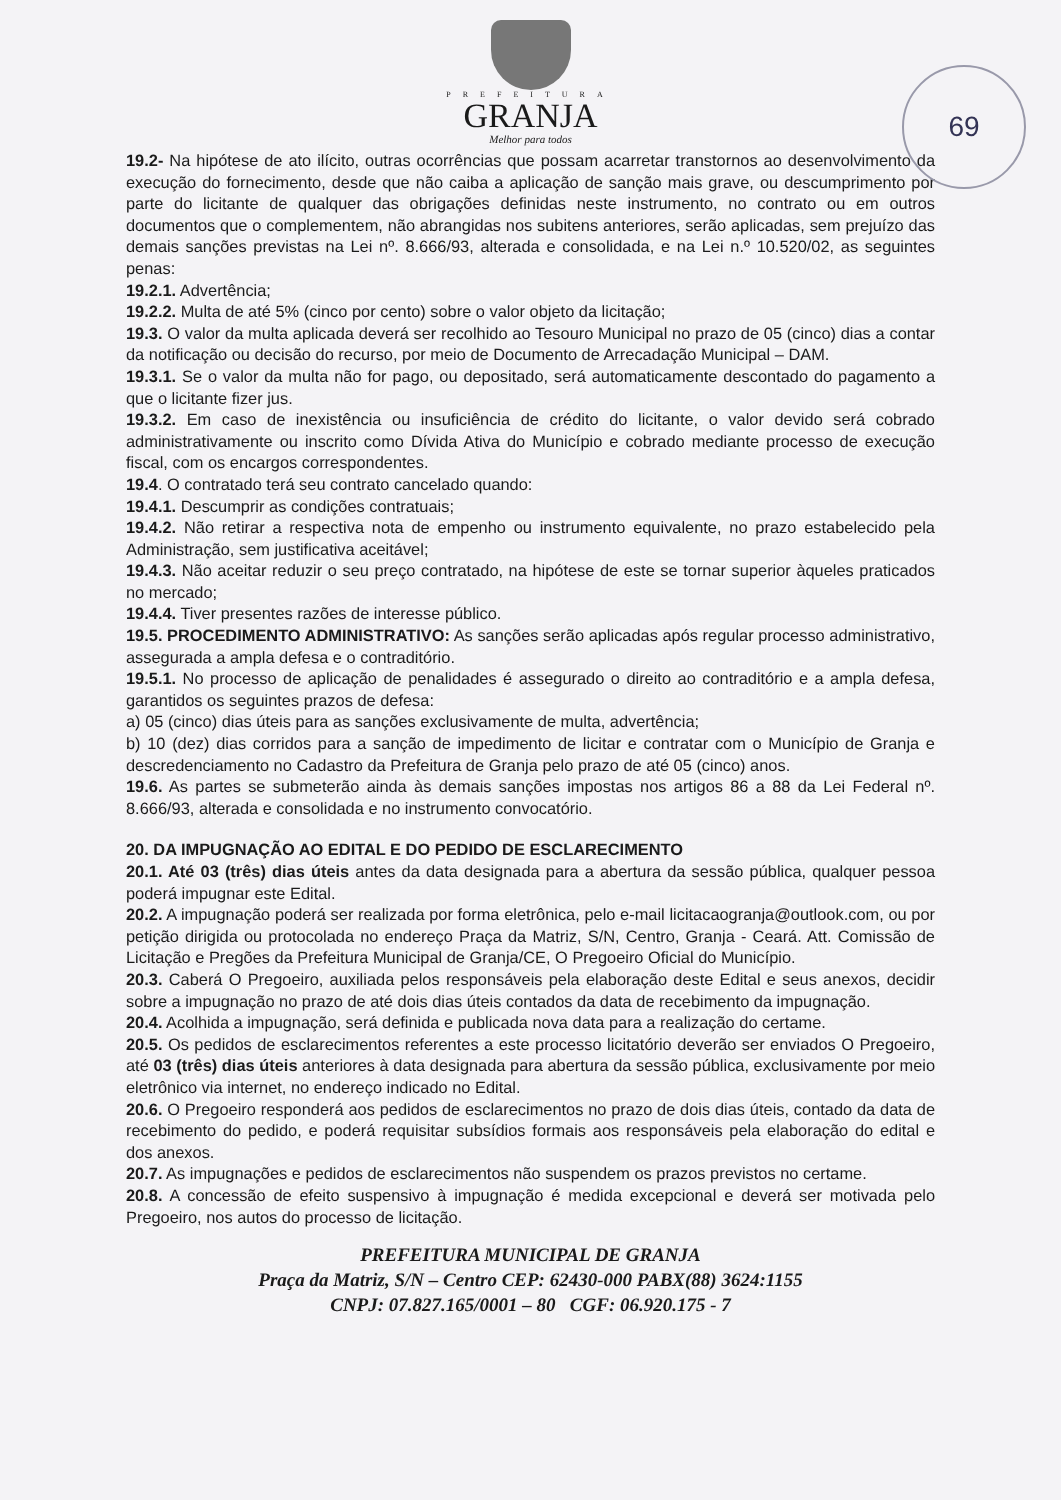69
PREFEITURA
GRANJA
Melhor para todos
19.2- Na hipótese de ato ilícito, outras ocorrências que possam acarretar transtornos ao desenvolvimento da execução do fornecimento, desde que não caiba a aplicação de sanção mais grave, ou descumprimento por parte do licitante de qualquer das obrigações definidas neste instrumento, no contrato ou em outros documentos que o complementem, não abrangidas nos subitens anteriores, serão aplicadas, sem prejuízo das demais sanções previstas na Lei nº. 8.666/93, alterada e consolidada, e na Lei n.º 10.520/02, as seguintes penas:
19.2.1. Advertência;
19.2.2. Multa de até 5% (cinco por cento) sobre o valor objeto da licitação;
19.3. O valor da multa aplicada deverá ser recolhido ao Tesouro Municipal no prazo de 05 (cinco) dias a contar da notificação ou decisão do recurso, por meio de Documento de Arrecadação Municipal – DAM.
19.3.1. Se o valor da multa não for pago, ou depositado, será automaticamente descontado do pagamento a que o licitante fizer jus.
19.3.2. Em caso de inexistência ou insuficiência de crédito do licitante, o valor devido será cobrado administrativamente ou inscrito como Dívida Ativa do Município e cobrado mediante processo de execução fiscal, com os encargos correspondentes.
19.4. O contratado terá seu contrato cancelado quando:
19.4.1. Descumprir as condições contratuais;
19.4.2. Não retirar a respectiva nota de empenho ou instrumento equivalente, no prazo estabelecido pela Administração, sem justificativa aceitável;
19.4.3. Não aceitar reduzir o seu preço contratado, na hipótese de este se tornar superior àqueles praticados no mercado;
19.4.4. Tiver presentes razões de interesse público.
19.5. PROCEDIMENTO ADMINISTRATIVO: As sanções serão aplicadas após regular processo administrativo, assegurada a ampla defesa e o contraditório.
19.5.1. No processo de aplicação de penalidades é assegurado o direito ao contraditório e a ampla defesa, garantidos os seguintes prazos de defesa:
a) 05 (cinco) dias úteis para as sanções exclusivamente de multa, advertência;
b) 10 (dez) dias corridos para a sanção de impedimento de licitar e contratar com o Município de Granja e descredenciamento no Cadastro da Prefeitura de Granja pelo prazo de até 05 (cinco) anos.
19.6. As partes se submeterão ainda às demais sanções impostas nos artigos 86 a 88 da Lei Federal nº. 8.666/93, alterada e consolidada e no instrumento convocatório.
20. DA IMPUGNAÇÃO AO EDITAL E DO PEDIDO DE ESCLARECIMENTO
20.1. Até 03 (três) dias úteis antes da data designada para a abertura da sessão pública, qualquer pessoa poderá impugnar este Edital.
20.2. A impugnação poderá ser realizada por forma eletrônica, pelo e-mail licitacaogranja@outlook.com, ou por petição dirigida ou protocolada no endereço Praça da Matriz, S/N, Centro, Granja - Ceará. Att. Comissão de Licitação e Pregões da Prefeitura Municipal de Granja/CE, O Pregoeiro Oficial do Município.
20.3. Caberá O Pregoeiro, auxiliada pelos responsáveis pela elaboração deste Edital e seus anexos, decidir sobre a impugnação no prazo de até dois dias úteis contados da data de recebimento da impugnação.
20.4. Acolhida a impugnação, será definida e publicada nova data para a realização do certame.
20.5. Os pedidos de esclarecimentos referentes a este processo licitatório deverão ser enviados O Pregoeiro, até 03 (três) dias úteis anteriores à data designada para abertura da sessão pública, exclusivamente por meio eletrônico via internet, no endereço indicado no Edital.
20.6. O Pregoeiro responderá aos pedidos de esclarecimentos no prazo de dois dias úteis, contado da data de recebimento do pedido, e poderá requisitar subsídios formais aos responsáveis pela elaboração do edital e dos anexos.
20.7. As impugnações e pedidos de esclarecimentos não suspendem os prazos previstos no certame.
20.8. A concessão de efeito suspensivo à impugnação é medida excepcional e deverá ser motivada pelo Pregoeiro, nos autos do processo de licitação.
PREFEITURA MUNICIPAL DE GRANJA
Praça da Matriz, S/N – Centro CEP: 62430-000 PABX(88) 3624:1155
CNPJ: 07.827.165/0001 – 80 CGF: 06.920.175 - 7